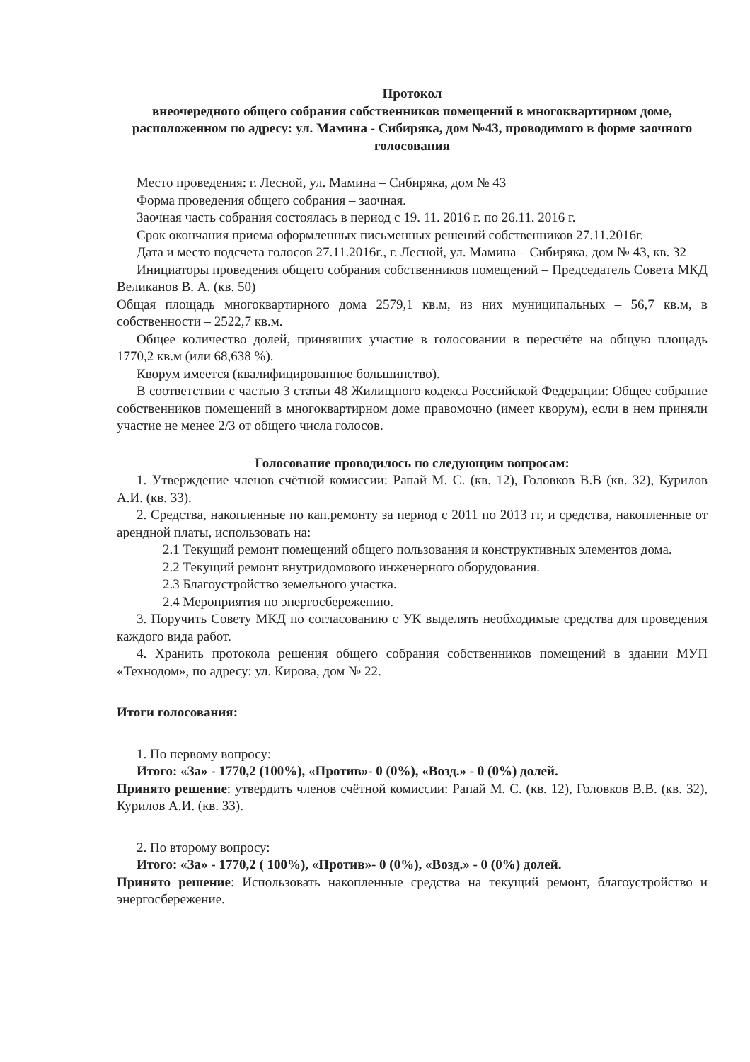Протокол
внеочередного общего собрания собственников помещений в многоквартирном доме, расположенном по адресу: ул. Мамина - Сибиряка, дом №43, проводимого в форме заочного голосования
Место проведения: г. Лесной, ул. Мамина – Сибиряка, дом № 43
Форма проведения общего собрания – заочная.
Заочная часть собрания состоялась в период с 19. 11. 2016 г. по 26.11. 2016 г.
Срок окончания приема оформленных письменных решений собственников 27.11.2016г.
Дата и место подсчета голосов 27.11.2016г., г. Лесной, ул. Мамина – Сибиряка, дом № 43, кв. 32
Инициаторы проведения общего собрания собственников помещений – Председатель Совета МКД Великанов В. А. (кв. 50)
Общая площадь многоквартирного дома 2579,1 кв.м, из них муниципальных – 56,7 кв.м, в собственности – 2522,7 кв.м.
Общее количество долей, принявших участие в голосовании в пересчёте на общую площадь 1770,2 кв.м (или 68,638 %).
Кворум имеется (квалифицированное большинство).
В соответствии с частью 3 статьи 48 Жилищного кодекса Российской Федерации: Общее собрание собственников помещений в многоквартирном доме правомочно (имеет кворум), если в нем приняли участие не менее 2/3 от общего числа голосов.
Голосование проводилось по следующим вопросам:
1. Утверждение членов счётной комиссии: Рапай М. С. (кв. 12), Головков В.В (кв. 32), Курилов А.И. (кв. 33).
2. Средства, накопленные по кап.ремонту за период с 2011 по 2013 гг, и средства, накопленные от арендной платы, использовать на:
2.1 Текущий ремонт помещений общего пользования и конструктивных элементов дома.
2.2 Текущий ремонт внутридомового инженерного оборудования.
2.3 Благоустройство земельного участка.
2.4 Мероприятия по энергосбережению.
3. Поручить Совету МКД по согласованию с УК выделять необходимые средства для проведения каждого вида работ.
4. Хранить протокола решения общего собрания собственников помещений в здании МУП «Технодом», по адресу: ул. Кирова, дом № 22.
Итоги голосования:
1. По первому вопросу:
Итого: «За» - 1770,2 (100%), «Против»- 0 (0%), «Возд.» - 0 (0%) долей.
Принято решение: утвердить членов счётной комиссии: Рапай М. С. (кв. 12), Головков В.В. (кв. 32), Курилов А.И. (кв. 33).
2. По второму вопросу:
Итого: «За» - 1770,2 ( 100%), «Против»- 0 (0%), «Возд.» - 0 (0%) долей.
Принято решение: Использовать накопленные средства на текущий ремонт, благоустройство и энергосбережение.